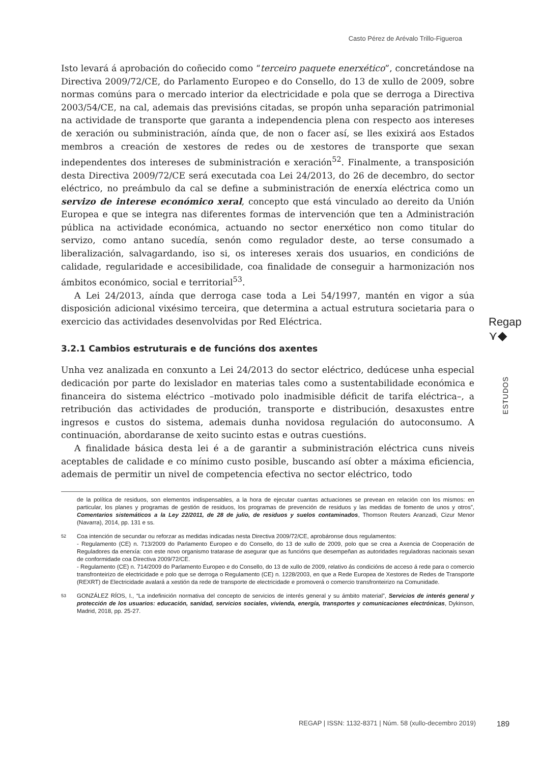Casto Pérez de Arévalo Trillo-Figueroa
Isto levará á aprobación do coñecido como “terceiro paquete enerxético”, concretándose na Directiva 2009/72/CE, do Parlamento Europeo e do Consello, do 13 de xullo de 2009, sobre normas comúns para o mercado interior da electricidade e pola que se derroga a Directiva 2003/54/CE, na cal, ademais das previsións citadas, se propón unha separación patrimonial na actividade de transporte que garanta a independencia plena con respecto aos intereses de xeración ou subministración, aínda que, de non o facer así, se lles exixirá aos Estados membros a creación de xestores de redes ou de xestores de transporte que sexan independentes dos intereses de subministración e xeración<sup>52</sup>. Finalmente, a transposición desta Directiva 2009/72/CE será executada coa Lei 24/2013, do 26 de decembro, do sector eléctrico, no preámbulo da cal se define a subministración de enerxía eléctrica como un servizo de interese económico xeral, concepto que está vinculado ao dereito da Unión Europea e que se integra nas diferentes formas de intervención que ten a Administración pública na actividade económica, actuando no sector enerxético non como titular do servizo, como antano sucedía, senón como regulador deste, ao terse consumado a liberalización, salvagardando, iso si, os intereses xerais dos usuarios, en condicións de calidade, regularidade e accesibilidade, coa finalidade de conseguir a harmonización nos ámbitos económico, social e territorial<sup>53</sup>.
A Lei 24/2013, aínda que derroga case toda a Lei 54/1997, mantén en vigor a súa disposición adicional vixésimo terceira, que determina a actual estrutura societaria para o exercicio das actividades desenvolvidas por Red Eléctrica.
3.2.1 Cambios estruturais e de funcións dos axentes
Unha vez analizada en conxunto a Lei 24/2013 do sector eléctrico, dedúcese unha especial dedicación por parte do lexislador en materias tales como a sustentabilidade económica e financeira do sistema eléctrico –motivado polo inadmisible déficit de tarifa eléctrica–, a retribución das actividades de produción, transporte e distribución, desaxustes entre ingresos e custos do sistema, ademais dunha novidosa regulación do autoconsumo. A continuación, abordaranse de xeito sucinto estas e outras cuestións.
A finalidade básica desta lei é a de garantir a subministración eléctrica cuns niveis aceptables de calidade e co mínimo custo posible, buscando así obter a máxima eficiencia, ademais de permitir un nivel de competencia efectiva no sector eléctrico, todo
de la política de residuos, son elementos indispensables, a la hora de ejecutar cuantas actuaciones se prevean en relación con los mismos: en particular, los planes y programas de gestión de residuos, los programas de prevención de residuos y las medidas de fomento de unos y otros”, Comentarios sistemáticos a la Ley 22/2011, de 28 de julio, de residuos y suelos contaminados, Thomson Reuters Aranzadi, Cizur Menor (Navarra), 2014, pp. 131 e ss.
52 Coa intención de secundar ou reforzar as medidas indicadas nesta Directiva 2009/72/CE, aprobáronse dous regulamentos:
- Regulamento (CE) n. 713/2009 do Parlamento Europeo e do Consello, do 13 de xullo de 2009, polo que se crea a Axencia de Cooperación de Reguladores da enerxía: con este novo organismo tratarase de asegurar que as funcións que desempeñan as autoridades reguladoras nacionais sexan de conformidade coa Directiva 2009/72/CE.
- Regulamento (CE) n. 714/2009 do Parlamento Europeo e do Consello, do 13 de xullo de 2009, relativo ás condicións de acceso á rede para o comercio transfronteirizo de electricidade e polo que se derroga o Regulamento (CE) n. 1228/2003, en que a Rede Europea de Xestores de Redes de Transporte (REXRT) de Electricidade avalará a xestión da rede de transporte de electricidade e promoverá o comercio transfronteirizo na Comunidade.
53 GONZÁLEZ RÍOS, I., “La indefinición normativa del concepto de servicios de interés general y su ámbito material”, Servicios de interés general y protección de los usuarios: educación, sanidad, servicios sociales, vivienda, energía, transportes y comunicaciones electrónicas, Dykinson, Madrid, 2018, pp. 25-27.
Regap
⋎◆
ESTUDOS
REGAP | ISSN: 1132-8371 | Núm. 58 (xullo-decembro 2019)
189